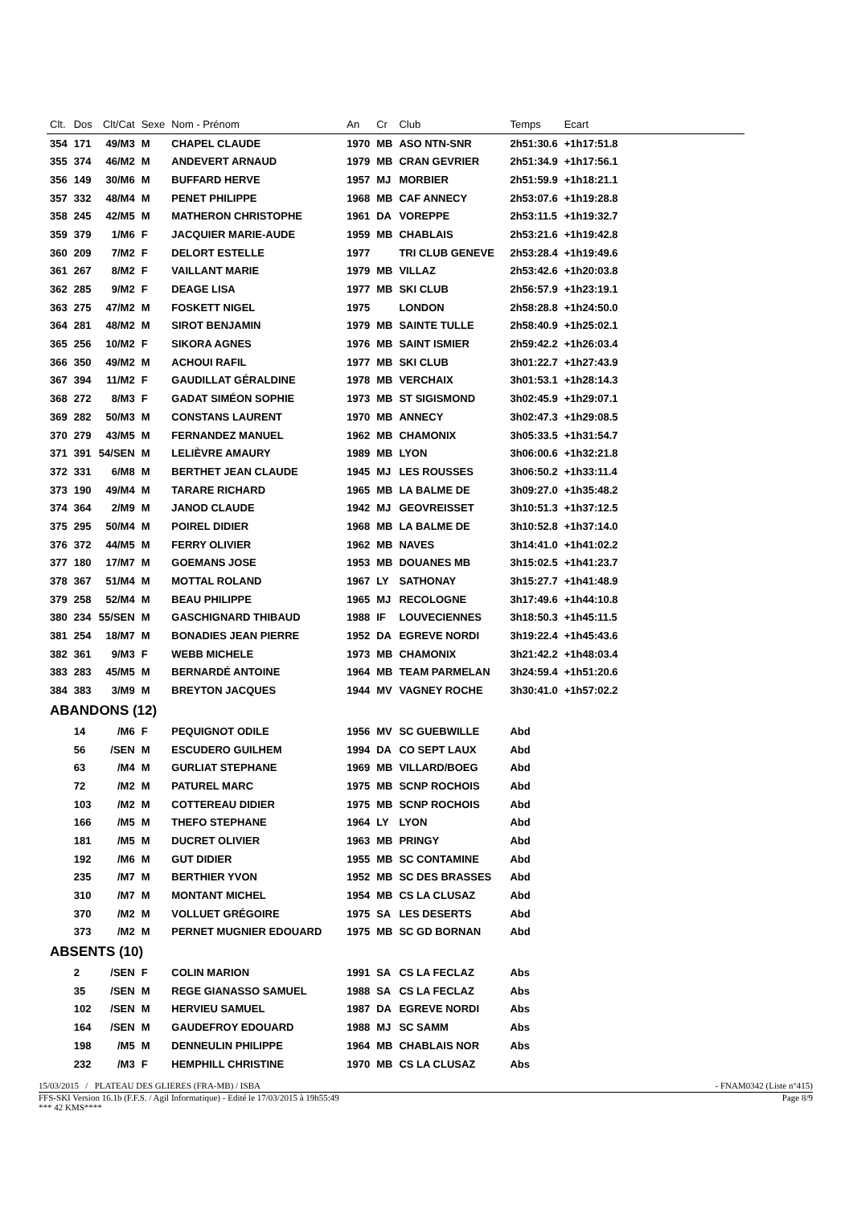| Clt. | Dos | Clt/Cat | Sexe | Nom - Prénom | An | Cr | Club | Temps | Ecart |
| --- | --- | --- | --- | --- | --- | --- | --- | --- | --- |
| 354 | 171 | 49/M3 | M | CHAPEL CLAUDE | 1970 | MB | ASO NTN-SNR | 2h51:30.6 | +1h17:51.8 |
| 355 | 374 | 46/M2 | M | ANDEVERT ARNAUD | 1979 | MB | CRAN GEVRIER | 2h51:34.9 | +1h17:56.1 |
| 356 | 149 | 30/M6 | M | BUFFARD HERVE | 1957 | MJ | MORBIER | 2h51:59.9 | +1h18:21.1 |
| 357 | 332 | 48/M4 | M | PENET PHILIPPE | 1968 | MB | CAF ANNECY | 2h53:07.6 | +1h19:28.8 |
| 358 | 245 | 42/M5 | M | MATHERON CHRISTOPHE | 1961 | DA | VOREPPE | 2h53:11.5 | +1h19:32.7 |
| 359 | 379 | 1/M6 | F | JACQUIER MARIE-AUDE | 1959 | MB | CHABLAIS | 2h53:21.6 | +1h19:42.8 |
| 360 | 209 | 7/M2 | F | DELORT ESTELLE | 1977 | | TRI CLUB GENEVE | 2h53:28.4 | +1h19:49.6 |
| 361 | 267 | 8/M2 | F | VAILLANT MARIE | 1979 | MB | VILLAZ | 2h53:42.6 | +1h20:03.8 |
| 362 | 285 | 9/M2 | F | DEAGE LISA | 1977 | MB | SKI CLUB | 2h56:57.9 | +1h23:19.1 |
| 363 | 275 | 47/M2 | M | FOSKETT NIGEL | 1975 | | LONDON | 2h58:28.8 | +1h24:50.0 |
| 364 | 281 | 48/M2 | M | SIROT BENJAMIN | 1979 | MB | SAINTE TULLE | 2h58:40.9 | +1h25:02.1 |
| 365 | 256 | 10/M2 | F | SIKORA AGNES | 1976 | MB | SAINT ISMIER | 2h59:42.2 | +1h26:03.4 |
| 366 | 350 | 49/M2 | M | ACHOUI RAFIL | 1977 | MB | SKI CLUB | 3h01:22.7 | +1h27:43.9 |
| 367 | 394 | 11/M2 | F | GAUDILLAT GÉRALDINE | 1978 | MB | VERCHAIX | 3h01:53.1 | +1h28:14.3 |
| 368 | 272 | 8/M3 | F | GADAT SIMÉON SOPHIE | 1973 | MB | ST SIGISMOND | 3h02:45.9 | +1h29:07.1 |
| 369 | 282 | 50/M3 | M | CONSTANS LAURENT | 1970 | MB | ANNECY | 3h02:47.3 | +1h29:08.5 |
| 370 | 279 | 43/M5 | M | FERNANDEZ MANUEL | 1962 | MB | CHAMONIX | 3h05:33.5 | +1h31:54.7 |
| 371 | 391 | 54/SEN | M | LELIÈVRE AMAURY | 1989 | MB | LYON | 3h06:00.6 | +1h32:21.8 |
| 372 | 331 | 6/M8 | M | BERTHET JEAN CLAUDE | 1945 | MJ | LES ROUSSES | 3h06:50.2 | +1h33:11.4 |
| 373 | 190 | 49/M4 | M | TARARE RICHARD | 1965 | MB | LA BALME DE | 3h09:27.0 | +1h35:48.2 |
| 374 | 364 | 2/M9 | M | JANOD CLAUDE | 1942 | MJ | GEOVREISSET | 3h10:51.3 | +1h37:12.5 |
| 375 | 295 | 50/M4 | M | POIREL DIDIER | 1968 | MB | LA BALME DE | 3h10:52.8 | +1h37:14.0 |
| 376 | 372 | 44/M5 | M | FERRY OLIVIER | 1962 | MB | NAVES | 3h14:41.0 | +1h41:02.2 |
| 377 | 180 | 17/M7 | M | GOEMANS JOSE | 1953 | MB | DOUANES MB | 3h15:02.5 | +1h41:23.7 |
| 378 | 367 | 51/M4 | M | MOTTAL ROLAND | 1967 | LY | SATHONAY | 3h15:27.7 | +1h41:48.9 |
| 379 | 258 | 52/M4 | M | BEAU PHILIPPE | 1965 | MJ | RECOLOGNE | 3h17:49.6 | +1h44:10.8 |
| 380 | 234 | 55/SEN | M | GASCHIGNARD THIBAUD | 1988 | IF | LOUVECIENNES | 3h18:50.3 | +1h45:11.5 |
| 381 | 254 | 18/M7 | M | BONADIES JEAN PIERRE | 1952 | DA | EGREVE NORDI | 3h19:22.4 | +1h45:43.6 |
| 382 | 361 | 9/M3 | F | WEBB MICHELE | 1973 | MB | CHAMONIX | 3h21:42.2 | +1h48:03.4 |
| 383 | 283 | 45/M5 | M | BERNARDÉ ANTOINE | 1964 | MB | TEAM PARMELAN | 3h24:59.4 | +1h51:20.6 |
| 384 | 383 | 3/M9 | M | BREYTON JACQUES | 1944 | MV | VAGNEY ROCHE | 3h30:41.0 | +1h57:02.2 |
| ABANDONS (12) | | | | | | | | | |
| | 14 | /M6 | F | PEQUIGNOT ODILE | 1956 | MV | SC GUEBWILLE | Abd | |
| | 56 | /SEN | M | ESCUDERO GUILHEM | 1994 | DA | CO SEPT LAUX | Abd | |
| | 63 | /M4 | M | GURLIAT STEPHANE | 1969 | MB | VILLARD/BOEG | Abd | |
| | 72 | /M2 | M | PATUREL MARC | 1975 | MB | SCNP ROCHOIS | Abd | |
| | 103 | /M2 | M | COTTEREAU DIDIER | 1975 | MB | SCNP ROCHOIS | Abd | |
| | 166 | /M5 | M | THEFO STEPHANE | 1964 | LY | LYON | Abd | |
| | 181 | /M5 | M | DUCRET OLIVIER | 1963 | MB | PRINGY | Abd | |
| | 192 | /M6 | M | GUT DIDIER | 1955 | MB | SC CONTAMINE | Abd | |
| | 235 | /M7 | M | BERTHIER YVON | 1952 | MB | SC DES BRASSES | Abd | |
| | 310 | /M7 | M | MONTANT MICHEL | 1954 | MB | CS LA CLUSAZ | Abd | |
| | 370 | /M2 | M | VOLLUET GRÉGOIRE | 1975 | SA | LES DESERTS | Abd | |
| | 373 | /M2 | M | PERNET MUGNIER EDOUARD | 1975 | MB | SC GD BORNAN | Abd | |
| ABSENTS (10) | | | | | | | | | |
| | 2 | /SEN | F | COLIN MARION | 1991 | SA | CS LA FECLAZ | Abs | |
| | 35 | /SEN | M | REGE GIANASSO SAMUEL | 1988 | SA | CS LA FECLAZ | Abs | |
| | 102 | /SEN | M | HERVIEU SAMUEL | 1987 | DA | EGREVE NORDI | Abs | |
| | 164 | /SEN | M | GAUDEFROY EDOUARD | 1988 | MJ | SC SAMM | Abs | |
| | 198 | /M5 | M | DENNEULIN PHILIPPE | 1964 | MB | CHABLAIS NOR | Abs | |
| | 232 | /M3 | F | HEMPHILL CHRISTINE | 1970 | MB | CS LA CLUSAZ | Abs | |
15/03/2015 / PLATEAU DES GLIERES (FRA-MB) / ISBA - FNAM0342 (Liste n°415)
FFS-SKI Version 16.1b (F.F.S. / Agil Informatique) - Edité le 17/03/2015 à 19h55:49 Page 8/9
*** 42 KMS****